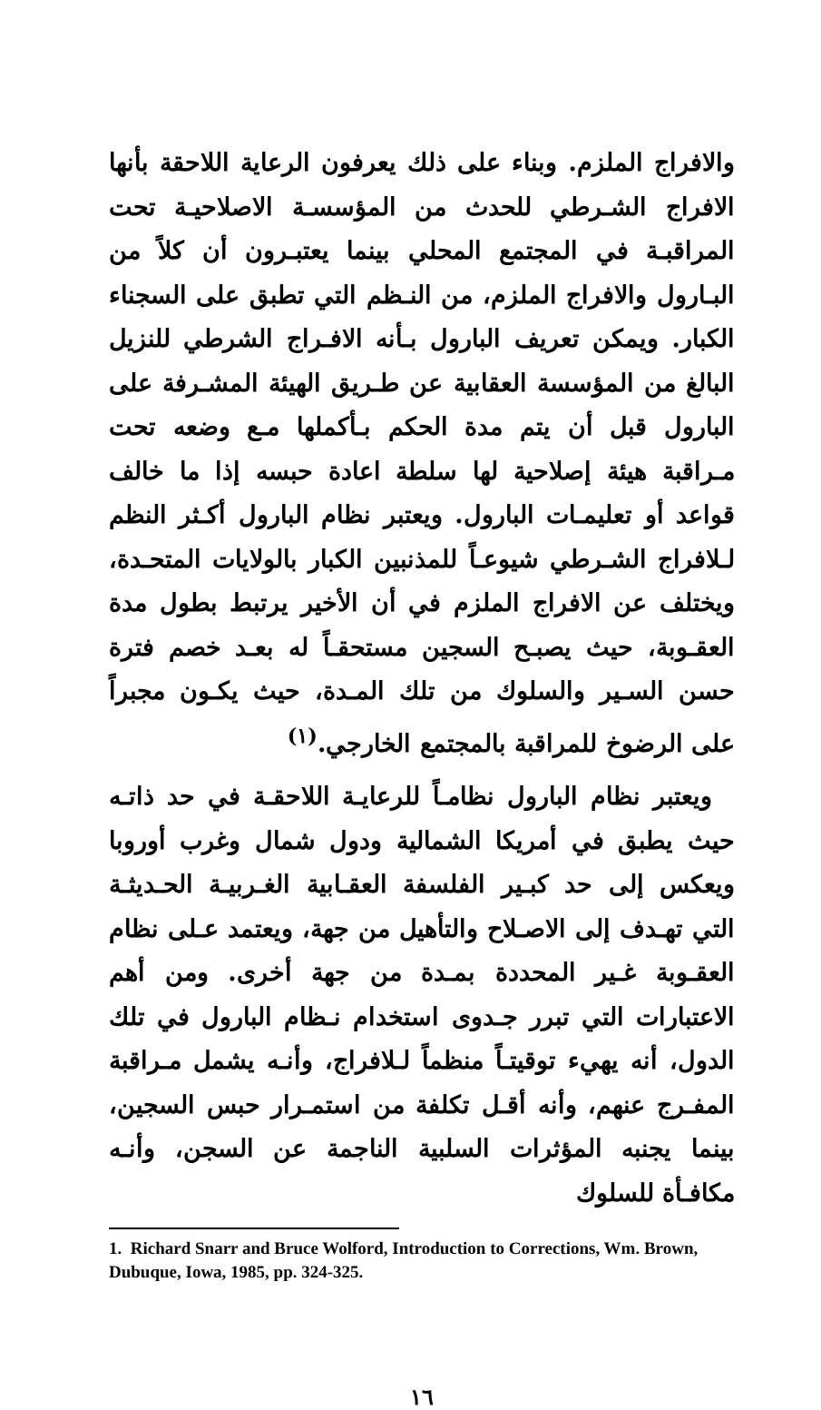والافراج الملزم. وبناء على ذلك يعرفون الرعاية اللاحقة بأنها الافراج الشـرطي للحدث من المؤسسـة الاصلاحيـة تحت المراقبـة في المجتمع المحلي بينما يعتبـرون أن كلاً من البـارول والافراج الملزم، من النـظم التي تطبق على السجناء الكبار. ويمكن تعريف البارول بـأنه الافـراج الشرطي للنزيل البالغ من المؤسسة العقابية عن طـريق الهيئة المشـرفة على البارول قبل أن يتم مدة الحكم بـأكملها مـع وضعه تحت مـراقبة هيئة إصلاحية لها سلطة اعادة حبسه إذا ما خالف قواعد أو تعليمـات البارول. ويعتبر نظام البارول أكـثر النظم لـلافراج الشـرطي شيوعـاً للمذنبين الكبار بالولايات المتحـدة، ويختلف عن الافراج الملزم في أن الأخير يرتبط بطول مدة العقـوبة، حيث يصبـح السجين مستحقـاً له بعـد خصم فترة حسن السـير والسلوك من تلك المـدة، حيث يكـون مجبراً على الرضوخ للمراقبة بالمجتمع الخارجي.<sup>(١)</sup>
ويعتبر نظام البارول نظامـاً للرعايـة اللاحقـة في حد ذاتـه حيث يطبق في أمريكا الشمالية ودول شمال وغرب أوروبا ويعكس إلى حد كبـير الفلسفة العقـابية الغـربيـة الحـديثـة التي تهـدف إلى الاصـلاح والتأهيل من جهة، ويعتمد عـلى نظام العقـوبة غـير المحددة بمـدة من جهة أخرى. ومن أهم الاعتبارات التي تبرر جـدوى استخدام نـظام البارول في تلك الدول، أنه يهيء توقيتـاً منظماً لـلافراج، وأنـه يشمل مـراقبة المفـرج عنهم، وأنه أقـل تكلفة من استمـرار حبس السجين، بينما يجنبه المؤثرات السلبية الناجمة عن السجن، وأنـه مكافـأة للسلوك
1. Richard Snarr and Bruce Wolford, Introduction to Corrections, Wm. Brown, Dubuque, Iowa, 1985, pp. 324-325.
١٦